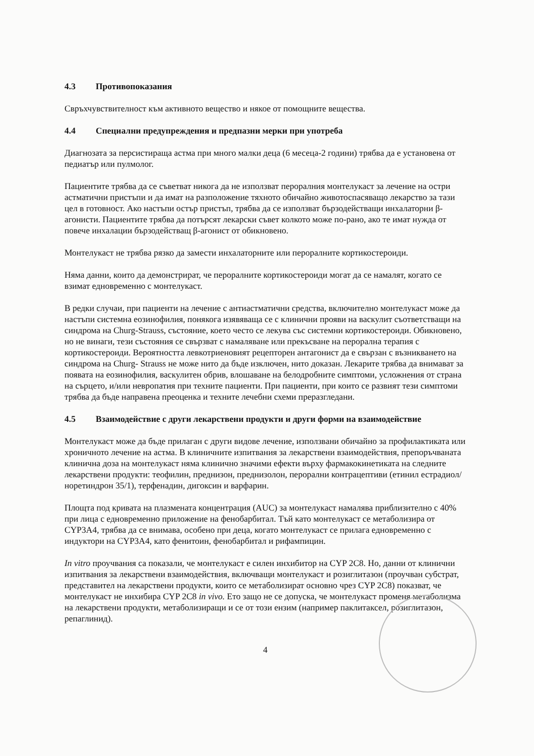4.3 Противопоказания
Свръхчувствителност към активното вещество и някое от помощните вещества.
4.4 Специални предупреждения и предпазни мерки при употреба
Диагнозата за персистираща астма при много малки деца (6 месеца-2 години) трябва да е установена от педиатър или пулмолог.
Пациентите трябва да се съветват никога да не използват пероралния монтелукаст за лечение на остри астматични пристъпи и да имат на разположение тяхното обичайно животоспасяващо лекарство за тази цел в готовност. Ако настъпи остър пристъп, трябва да се използват бързодействащи инхалаторни β-агонисти. Пациентите трябва да потърсят лекарски съвет колкото може по-рано, ако те имат нужда от повече инхалации бързодействащ β-агонист от обикновено.
Монтелукаст не трябва рязко да замести инхалаторните или пероралните кортикостероиди.
Няма данни, които да демонстрират, че пероралните кортикостероиди могат да се намалят, когато се взимат едновременно с монтелукаст.
В редки случаи, при пациенти на лечение с антиастматични средства, включително монтелукаст може да настъпи системна еозинофилия, понякога изявяваща се с клинични прояви на васкулит съответстващи на синдрома на Churg-Strauss, състояние, което често се лекува със системни кортикостероиди. Обикновено, но не винаги, тези състояния се свързват с намаляване или прекъсване на перорална терапия с кортикостероиди. Вероятността левкотриеновият рецепторен антагонист да е свързан с възникването на синдрома на Churg- Strauss не може нито да бъде изключен, нито доказан. Лекарите трябва да внимават за появата на еозинофилия, васкулитен обрив, влошаване на белодробните симптоми, усложнения от страна на сърцето, и/или невропатия при техните пациенти. При пациенти, при които се развият тези симптоми трябва да бъде направена преоценка и техните лечебни схеми преразгледани.
4.5 Взаимодействие с други лекарствени продукти и други форми на взаимодействие
Монтелукаст може да бъде прилаган с други видове лечение, използвани обичайно за профилактиката или хроничното лечение на астма. В клиничните изпитвания за лекарствени взаимодействия, препоръчваната клинична доза на монтелукаст няма клинично значими ефекти върху фармакокинетиката на следните лекарствени продукти: теофилин, преднизон, преднизолон, перорални контрацептиви (етинил естрадиол/норетиндрон 35/1), терфенадин, дигоксин и варфарин.
Площта под кривата на плазмената концентрация (AUC) за монтелукаст намалява приблизително с 40% при лица с едновременно приложение на фенобарбитал. Тъй като монтелукаст се метаболизира от CYP3A4, трябва да се внимава, особено при деца, когато монтелукаст се прилага едновременно с индуктори на CYP3A4, като фенитоин, фенобарбитал и рифампицин.
In vitro проучвания са показали, че монтелукаст е силен инхибитор на CYP 2C8. Но, данни от клинични изпитвания за лекарствени взаимодействия, включващи монтелукаст и розиглитазон (проучван субстрат, представител на лекарствени продукти, които се метаболизират основно чрез CYP 2C8) показват, че монтелукаст не инхибира CYP 2C8 in vivo. Ето защо не се допуска, че монтелукаст променя метаболизма на лекарствени продукти, метаболизиращи и се от този ензим (например паклитаксел, розиглитазон, репаглинид).
4